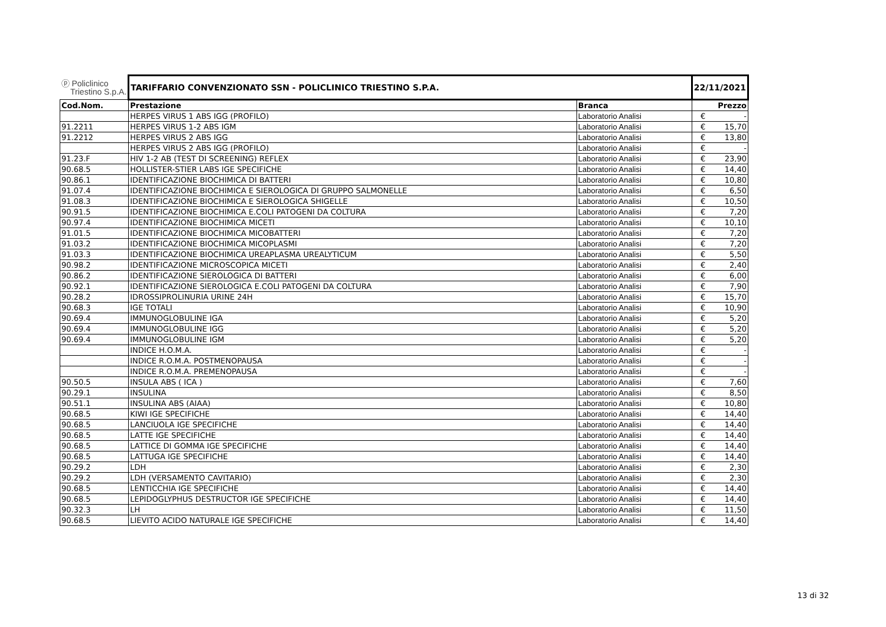| ⓟ Policlinico Triestino S.p.A. | TARIFFARIO CONVENZIONATO SSN - POLICLINICO TRIESTINO S.P.A. | | 22/11/2021 | |
| Cod.Nom. | Prestazione | Branca | Prezzo | |
| | HERPES VIRUS 1 ABS IGG (PROFILO) | Laboratorio Analisi | € | - |
| 91.2211 | HERPES VIRUS 1-2 ABS IGM | Laboratorio Analisi | € | 15,70 |
| 91.2212 | HERPES VIRUS 2 ABS IGG | Laboratorio Analisi | € | 13,80 |
| | HERPES VIRUS 2 ABS IGG (PROFILO) | Laboratorio Analisi | € | - |
| 91.23.F | HIV 1-2 AB (TEST DI SCREENING) REFLEX | Laboratorio Analisi | € | 23,90 |
| 90.68.5 | HOLLISTER-STIER LABS IGE SPECIFICHE | Laboratorio Analisi | € | 14,40 |
| 90.86.1 | IDENTIFICAZIONE BIOCHIMICA DI BATTERI | Laboratorio Analisi | € | 10,80 |
| 91.07.4 | IDENTIFICAZIONE BIOCHIMICA E SIEROLOGICA DI GRUPPO SALMONELLE | Laboratorio Analisi | € | 6,50 |
| 91.08.3 | IDENTIFICAZIONE BIOCHIMICA E SIEROLOGICA SHIGELLE | Laboratorio Analisi | € | 10,50 |
| 90.91.5 | IDENTIFICAZIONE BIOCHIMICA E.COLI PATOGENI DA COLTURA | Laboratorio Analisi | € | 7,20 |
| 90.97.4 | IDENTIFICAZIONE BIOCHIMICA MICETI | Laboratorio Analisi | € | 10,10 |
| 91.01.5 | IDENTIFICAZIONE BIOCHIMICA MICOBATTERI | Laboratorio Analisi | € | 7,20 |
| 91.03.2 | IDENTIFICAZIONE BIOCHIMICA MICOPLASMI | Laboratorio Analisi | € | 7,20 |
| 91.03.3 | IDENTIFICAZIONE BIOCHIMICA UREAPLASMA UREALYTICUM | Laboratorio Analisi | € | 5,50 |
| 90.98.2 | IDENTIFICAZIONE MICROSCOPICA MICETI | Laboratorio Analisi | € | 2,40 |
| 90.86.2 | IDENTIFICAZIONE SIEROLOGICA DI BATTERI | Laboratorio Analisi | € | 6,00 |
| 90.92.1 | IDENTIFICAZIONE SIEROLOGICA E.COLI PATOGENI DA COLTURA | Laboratorio Analisi | € | 7,90 |
| 90.28.2 | IDROSSIPROLINURIA URINE 24H | Laboratorio Analisi | € | 15,70 |
| 90.68.3 | IGE TOTALI | Laboratorio Analisi | € | 10,90 |
| 90.69.4 | IMMUNOGLOBULINE IGA | Laboratorio Analisi | € | 5,20 |
| 90.69.4 | IMMUNOGLOBULINE IGG | Laboratorio Analisi | € | 5,20 |
| 90.69.4 | IMMUNOGLOBULINE IGM | Laboratorio Analisi | € | 5,20 |
| | INDICE H.O.M.A. | Laboratorio Analisi | € | - |
| | INDICE R.O.M.A. POSTMENOPAUSA | Laboratorio Analisi | € | - |
| | INDICE R.O.M.A. PREMENOPAUSA | Laboratorio Analisi | € | - |
| 90.50.5 | INSULA ABS ( ICA ) | Laboratorio Analisi | € | 7,60 |
| 90.29.1 | INSULINA | Laboratorio Analisi | € | 8,50 |
| 90.51.1 | INSULINA ABS (AIAA) | Laboratorio Analisi | € | 10,80 |
| 90.68.5 | KIWI IGE SPECIFICHE | Laboratorio Analisi | € | 14,40 |
| 90.68.5 | LANCIUOLA IGE SPECIFICHE | Laboratorio Analisi | € | 14,40 |
| 90.68.5 | LATTE IGE SPECIFICHE | Laboratorio Analisi | € | 14,40 |
| 90.68.5 | LATTICE DI GOMMA IGE SPECIFICHE | Laboratorio Analisi | € | 14,40 |
| 90.68.5 | LATTUGA IGE SPECIFICHE | Laboratorio Analisi | € | 14,40 |
| 90.29.2 | LDH | Laboratorio Analisi | € | 2,30 |
| 90.29.2 | LDH (VERSAMENTO CAVITARIO) | Laboratorio Analisi | € | 2,30 |
| 90.68.5 | LENTICCHIA IGE SPECIFICHE | Laboratorio Analisi | € | 14,40 |
| 90.68.5 | LEPIDOGLYPHUS DESTRUCTOR IGE SPECIFICHE | Laboratorio Analisi | € | 14,40 |
| 90.32.3 | LH | Laboratorio Analisi | € | 11,50 |
| 90.68.5 | LIEVITO ACIDO NATURALE IGE SPECIFICHE | Laboratorio Analisi | € | 14,40 |
13 di 32